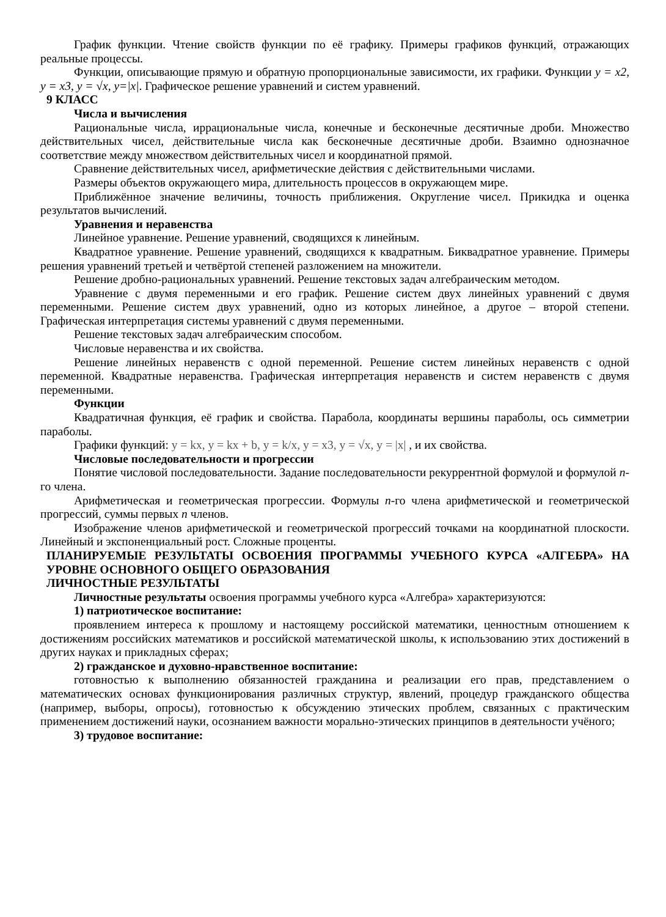График функции. Чтение свойств функции по её графику. Примеры графиков функций, отражающих реальные процессы.
Функции, описывающие прямую и обратную пропорциональные зависимости, их графики. Функции y = x2, y = x3, y = √x, y=|x|. Графическое решение уравнений и систем уравнений.
9 КЛАСС
Числа и вычисления
Рациональные числа, иррациональные числа, конечные и бесконечные десятичные дроби. Множество действительных чисел, действительные числа как бесконечные десятичные дроби. Взаимно однозначное соответствие между множеством действительных чисел и координатной прямой.
Сравнение действительных чисел, арифметические действия с действительными числами.
Размеры объектов окружающего мира, длительность процессов в окружающем мире.
Приближённое значение величины, точность приближения. Округление чисел. Прикидка и оценка результатов вычислений.
Уравнения и неравенства
Линейное уравнение. Решение уравнений, сводящихся к линейным.
Квадратное уравнение. Решение уравнений, сводящихся к квадратным. Биквадратное уравнение. Примеры решения уравнений третьей и четвёртой степеней разложением на множители.
Решение дробно-рациональных уравнений. Решение текстовых задач алгебраическим методом.
Уравнение с двумя переменными и его график. Решение систем двух линейных уравнений с двумя переменными. Решение систем двух уравнений, одно из которых линейное, а другое – второй степени. Графическая интерпретация системы уравнений с двумя переменными.
Решение текстовых задач алгебраическим способом.
Числовые неравенства и их свойства.
Решение линейных неравенств с одной переменной. Решение систем линейных неравенств с одной переменной. Квадратные неравенства. Графическая интерпретация неравенств и систем неравенств с двумя переменными.
Функции
Квадратичная функция, её график и свойства. Парабола, координаты вершины параболы, ось симметрии параболы.
Графики функций: y = kx, y = kx + b, y = k/x, y = x3, y = √x, y = |x| , и их свойства.
Числовые последовательности и прогрессии
Понятие числовой последовательности. Задание последовательности рекуррентной формулой и формулой n-го члена.
Арифметическая и геометрическая прогрессии. Формулы n-го члена арифметической и геометрической прогрессий, суммы первых n членов.
Изображение членов арифметической и геометрической прогрессий точками на координатной плоскости. Линейный и экспоненциальный рост. Сложные проценты.
ПЛАНИРУЕМЫЕ РЕЗУЛЬТАТЫ ОСВОЕНИЯ ПРОГРАММЫ УЧЕБНОГО КУРСА «АЛГЕБРА» НА УРОВНЕ ОСНОВНОГО ОБЩЕГО ОБРАЗОВАНИЯ
ЛИЧНОСТНЫЕ РЕЗУЛЬТАТЫ
Личностные результаты освоения программы учебного курса «Алгебра» характеризуются:
1) патриотическое воспитание:
проявлением интереса к прошлому и настоящему российской математики, ценностным отношением к достижениям российских математиков и российской математической школы, к использованию этих достижений в других науках и прикладных сферах;
2) гражданское и духовно-нравственное воспитание:
готовностью к выполнению обязанностей гражданина и реализации его прав, представлением о математических основах функционирования различных структур, явлений, процедур гражданского общества (например, выборы, опросы), готовностью к обсуждению этических проблем, связанных с практическим применением достижений науки, осознанием важности морально-этических принципов в деятельности учёного;
3) трудовое воспитание: